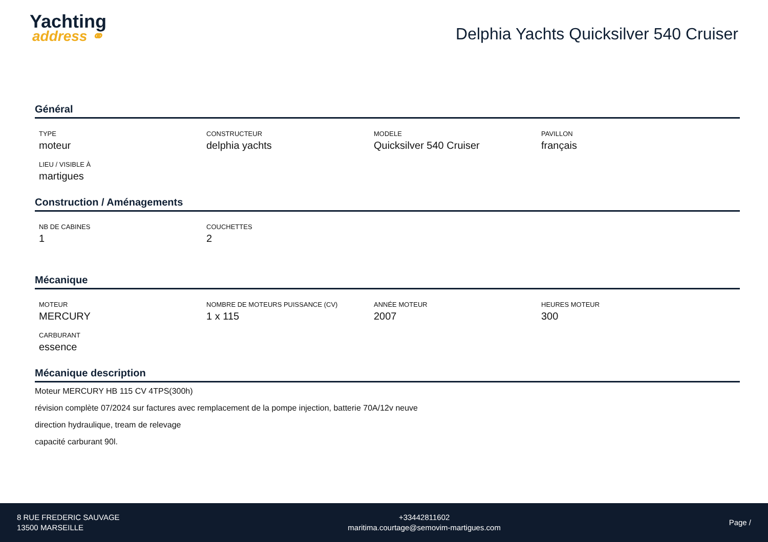Yachting
address ⚭
Delphia Yachts Quicksilver 540 Cruiser
Général
TYPE
moteur
CONSTRUCTEUR
delphia yachts
MODELE
Quicksilver 540 Cruiser
PAVILLON
français
LIEU / VISIBLE À
martigues
Construction / Aménagements
NB DE CABINES
1
COUCHETTES
2
Mécanique
MOTEUR
MERCURY
NOMBRE DE MOTEURS PUISSANCE (CV)
1 x 115
ANNÉE MOTEUR
2007
HEURES MOTEUR
300
CARBURANT
essence
Mécanique description
Moteur MERCURY HB 115 CV 4TPS(300h)
révision complète 07/2024 sur factures avec remplacement de la pompe injection, batterie 70A/12v neuve
direction hydraulique, tream de relevage
capacité carburant 90l.
8 RUE FREDERIC SAUVAGE
13500 MARSEILLE
+33442811602
maritima.courtage@semovim-martigues.com
Page /